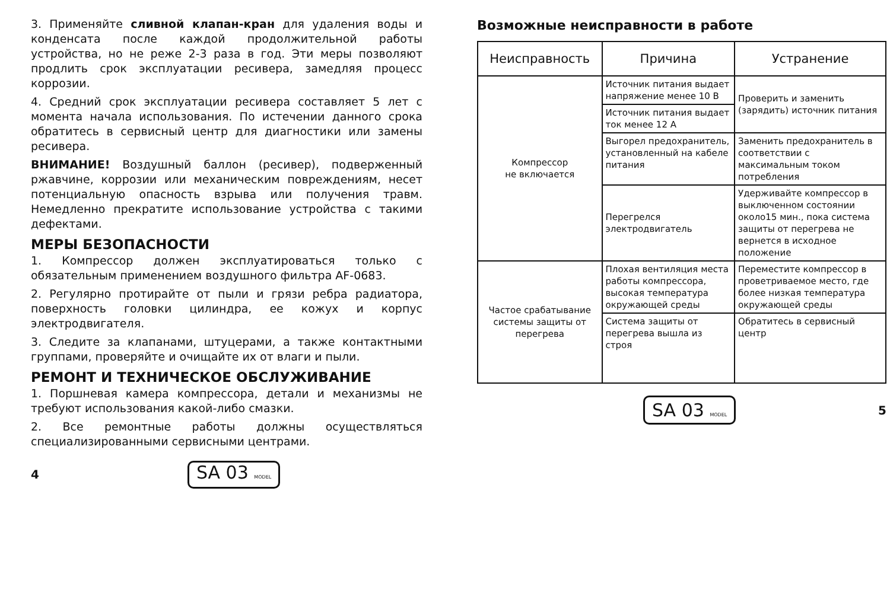3. Применяйте сливной клапан-кран для удаления воды и конденсата после каждой продолжительной работы устройства, но не реже 2-3 раза в год. Эти меры позволяют продлить срок эксплуатации ресивера, замедляя процесс коррозии.
4. Средний срок эксплуатации ресивера составляет 5 лет с момента начала использования. По истечении данного срока обратитесь в сервисный центр для диагностики или замены ресивера.
ВНИМАНИЕ! Воздушный баллон (ресивер), подверженный ржавчине, коррозии или механическим повреждениям, несет потенциальную опасность взрыва или получения травм. Немедленно прекратите использование устройства с такими дефектами.
МЕРЫ БЕЗОПАСНОСТИ
1. Компрессор должен эксплуатироваться только с обязательным применением воздушного фильтра AF-0683.
2. Регулярно протирайте от пыли и грязи ребра радиатора, поверхность головки цилиндра, ее кожух и корпус электродвигателя.
3. Следите за клапанами, штуцерами, а также контактными группами, проверяйте и очищайте их от влаги и пыли.
РЕМОНТ И ТЕХНИЧЕСКОЕ ОБСЛУЖИВАНИЕ
1. Поршневая камера компрессора, детали и механизмы не требуют использования какой-либо смазки.
2. Все ремонтные работы должны осуществляться специализированными сервисными центрами.
4 SA 03 MODEL
Возможные неисправности в работе
| Неисправность | Причина | Устранение |
| --- | --- | --- |
| Компрессор не включается | Источник питания выдает напряжение менее 10 В | Проверить и заменить (зарядить) источник питания |
| | Источник питания выдает ток менее 12 А | |
| | Выгорел предохранитель, установленный на кабеле питания | Заменить предохранитель в соответствии с максимальным током потребления |
| | Перегрелся электродвигатель | Удерживайте компрессор в выключенном состоянии около15 мин., пока система защиты от перегрева не вернется в исходное положение |
| Частое срабатывание системы защиты от перегрева | Плохая вентиляция места работы компрессора, высокая температура окружающей среды | Переместите компрессор в проветриваемое место, где более низкая температура окружающей среды |
| | Система защиты от перегрева вышла из строя | Обратитесь в сервисный центр |
SA 03 MODEL 5